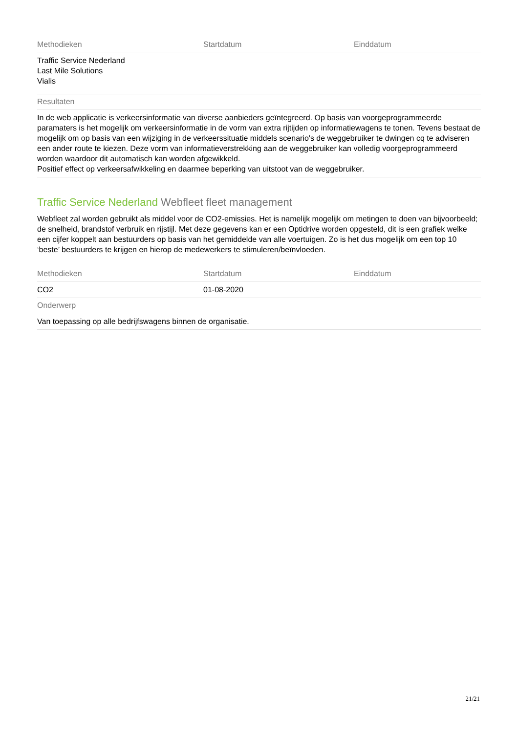| Methodieken | Startdatum | Einddatum |
| --- | --- | --- |
| Traffic Service Nederland Last Mile Solutions Vialis | | |
| Resultaten | | |
| In de web applicatie is verkeersinformatie van diverse aanbieders geïntegreerd. Op basis van voorgeprogrammeerde paramaters is het mogelijk om verkeersinformatie in de vorm van extra rijtijden op informatiewagens te tonen. Tevens bestaat de mogelijk om op basis van een wijziging in de verkeerssituatie middels scenario's de weggebruiker te dwingen cq te adviseren een ander route te kiezen. Deze vorm van informatieverstrekking aan de weggebruiker kan volledig voorgeprogrammeerd worden waardoor dit automatisch kan worden afgewikkeld. Positief effect op verkeersafwikkeling en daarmee beperking van uitstoot van de weggebruiker. | | |
Traffic Service Nederland Webfleet fleet management
Webfleet zal worden gebruikt als middel voor de CO2-emissies. Het is namelijk mogelijk om metingen te doen van bijvoorbeeld; de snelheid, brandstof verbruik en rijstijl. Met deze gegevens kan er een Optidrive worden opgesteld, dit is een grafiek welke een cijfer koppelt aan bestuurders op basis van het gemiddelde van alle voertuigen. Zo is het dus mogelijk om een top 10 ‘beste’ bestuurders te krijgen en hierop de medewerkers te stimuleren/beïnvloeden.
| Methodieken | Startdatum | Einddatum |
| --- | --- | --- |
| CO2 | 01-08-2020 | |
| Onderwerp | | |
| Van toepassing op alle bedrijfswagens binnen de organisatie. | | |
21/21